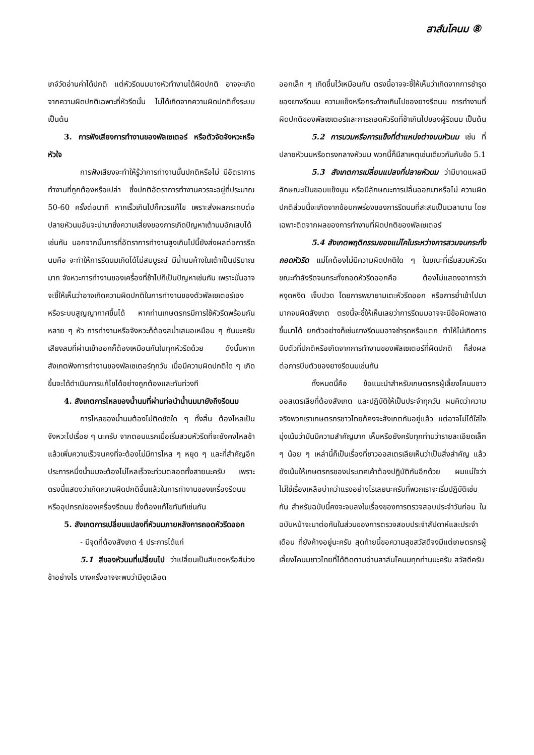สาส์นโคนม ⑧
เกจ์วัดอ่านค่าได้ปกติ แต่หัวรีดนมบางหัวทำงานได้ผิดปกติ อาจจะเกิดจากความผิดปกติเฉพาะที่หัวรีดนั้น ไม่ได้เกิดจากความผิดปกติทั้งระบบ เป็นต้น
3. การฟังเสียงการทำงานของพัลเซเตอร์ หรือตัวจัดจังหวะหรือหัวใจ
การฟังเสียงจะทำให้รู้ว่าการทำงานนั้นปกติหรือไม่ มีอัตราการทำงานที่ถูกต้องหรือเปล่า ซึ่งปกติอัตราการทำงานควรจะอยู่ที่ประมาณ 50-60 ครั้งต่อนาที หากเร็วเกินไปก็ควรแก้ไข เพราะส่งผลกระทบต่อปลายหัวนมอันจะนำมาซึ่งความเสี่ยงของการเกิดปัญหาเต้านมอักเสบได้เช่นกัน นอกจากนั้นการที่อัตราการทำงานสูงเกินไปนี้ยังส่งผลต่อการรีดนมคือ จะทำให้การรีดนมเกิดได้ไม่สมบูรณ์ มีน้ำนมค้างในเต้าเป็นปริมาณมาก จังหวะการทำงานของเครื่องที่ช้าไปก็เป็นปัญหาเช่นกัน เพราะนั่นอาจจะชี้ให้เห็นว่าอาจเกิดความผิดปกติในการทำงานของตัวพัลเซเตอร์เองหรือระบบสูญญากาศขึ้นได้ หากท่านเกษตรกรมีการใช้หัวรีดพร้อมกันหลาย ๆ หัว การทำงานหรือจังหวะก็ต้องสม่ำเสมอเหมือน ๆ กันนะครับ เสียงลมที่ผ่านเข้าออกก็ต้องเหมือนกันในทุกหัวรีดด้วย ดังนั้นหากสังเกตฟังการทำงานของพัลเซเตอร์ทุกวัน เมื่อมีความผิดปกติใด ๆ เกิดขึ้นจะได้ดำเนินการแก้ไขได้อย่างถูกต้องและทันท่วงที
4. สังเกตการไหลของน้ำนมที่ผ่านท่อนำน้ำนมมายังถึงรีดนม
การไหลของน้ำนมต้องไม่ติดขัดใด ๆ ทั้งสิ้น ต้องไหลเป็นจังหวะไปเรื่อย ๆ นะครับ จากตอนแรกเมื่อเริ่มสวมหัวรีดที่จะยังคงไหลช้า แล้วเพิ่มความเร็วจนคงที่จะต้องไม่มีการไหล ๆ หยุด ๆ และที่สำคัญอีกประการหนึ่งน้ำนมจะต้องไม่ไหลเร็วจะท่วมตลอดทั้งสายนะครับ เพราะตรงนี้แสดงว่าเกิดความผิดปกติขึ้นแล้วในการทำงานของเครื่องรีดนมหรืออุปกรณ์ของเครื่องรีดนม ซึ่งต้องแก้ไขทันทีเช่นกัน
5. สังเกตการเปลี่ยนแปลงที่หัวนมภายหลังการถอดหัวรีดออก
- มีจุดที่ต้องสังเกต 4 ประการได้แก่
5.1 สีของหัวนมที่เปลี่ยนไป ว่าเปลี่ยนเป็นสีแดงหรือสีม่วงช้าอย่างไร บางครั้งอาจจะพบว่ามีจุดเลือด
ออกเล็ก ๆ เกิดขึ้นไว้เหมือนกัน ตรงนี้อาจจะชี้ให้เห็นว่าเกิดจากการชำรุดของยางรีดนม ความแข็งหรือกระด้างเกินไปของยางรีดนม การทำงานที่ผิดปกติของพัลเซเตอร์และการถอดหัวรีดที่ช้าเกินไปของผู้รีดนม เป็นต้น
5.2 การบวมหรือการแข็งที่ตำแหน่งต่างบนหัวนม เช่น ที่ปลายหัวนมหรือตรงกลางหัวนม พวกนี้ก็มีสาเหตุเช่นเดียวกันกับข้อ 5.1
5.3 สังเกตการเปลี่ยนแปลงที่ปลายหัวนม ว่ามีบาดแผลมีลักษณะเป็นขอบแข็งนูน หรือมีลักษณะการปลิ้นออกมาหรือไม่ ความผิดปกติส่วนนี้จะเกิดจากข้อบกพร่องของการรีดนมที่สะสมเป็นเวลานาน โดยเฉพาะติดจากผลของการทำงานที่ผิดปกติของพัลเซเตอร์
5.4 สังเกตพฤติกรรมของแม่โคในระหว่างการสวมจนกระทั่งถอดหัวรีด แม่โคต้องไม่มีความผิดปกติใด ๆ ในขณะที่เริ่มสวมหัวรีด ขณะกำลังรีดจนกระทั่งถอดหัวรีดออกคือ ต้องไม่แสดงอาการว่าหงุดหงิด เจ็บปวด โดยการพยายามเตะหัวรีดออก หรือการย่ำเข้าไปมามากจนผิดสังเกต ตรงนี้จะชี้ให้เห็นเลยว่าการรีดนมอาจจะมีข้อผิดพลาดขึ้นมาได้ ยกตัวอย่างก็เช่นยางรีดนมอาจชำรุดหรือแตก ทำให้ไม่เกิดการบีบตัวที่ปกติหรือเกิดจากการทำงานของพัลเซเตอร์ที่ผิดปกติ ก็ส่งผลต่อการบีบตัวของยางรีดนมเช่นกัน
ทั้งหมดนี้คือ ข้อแนะนำสำหรับเกษตรกรผู้เลี้ยงโคนมชาวออสเตรเลียที่ต้องสังเกต และปฏิบัติให้เป็นประจำทุกวัน ผมคิดว่าความจริงพวกเราเกษตรกรชาวไทยก็คงจะสังเกตกันอยู่แล้ว แต่อาจไม่ได้ใส่ใจมุ่งเน้นว่ามันมีความสำคัญมาก เห็นหรือยังครับทุกท่านว่ารายละเอียดเล็ก ๆ น้อย ๆ เหล่านี้ก็เป็นเรื่องที่ชาวออสเตรเลียเห็นว่าเป็นสิ่งสำคัญ แล้วยังเน้นให้เกษตรกรของประเทศเค้าต้องปฏิบัติกันอีกด้วย ผมแน่ใจว่าไม่ใช่เรื่องเหลือบ่ากว่าแรงอย่างไรเลยนะครับที่พวกเราจะเริ่มปฏิบัติเช่นกัน สำหรับฉบับนี้คงจะจบลงในเรื่องของการตรวจสอบประจำวันก่อน ในฉบับหน้าจะมาต่อกันในส่วนของการตรวจสอบประจำสัปดาห์และประจำเดือน ที่ยังค้างอยู่นะครับ สุดท้ายนี้ขอความสุขสวัสดีจงมีแต่เกษตรกรผู้เลี้ยงโคนมชาวไทยที่ได้ติดตามอ่านสาส์นโคนมทุกท่านนะครับ สวัสดีครับ